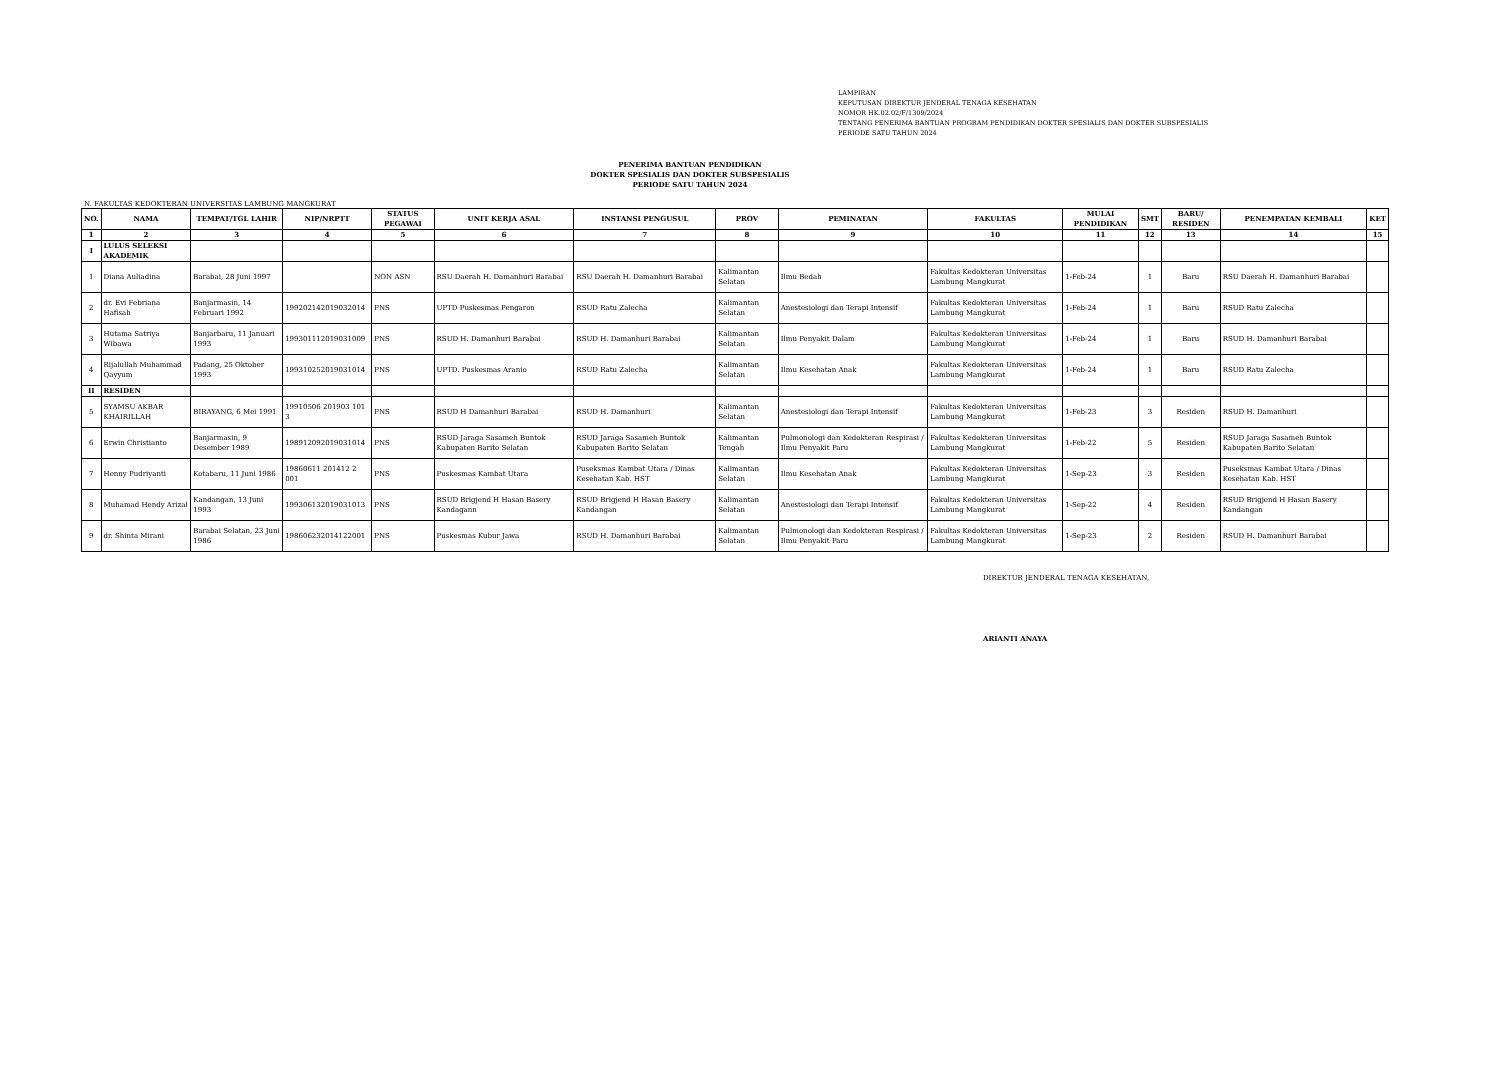LAMPIRAN
KEPUTUSAN DIREKTUR JENDERAL TENAGA KESEHATAN
NOMOR HK.02.02/F/1309/2024
TENTANG PENERIMA BANTUAN PROGRAM PENDIDIKAN DOKTER SPESIALIS DAN DOKTER SUBSPESIALIS
PERIODE SATU TAHUN 2024
PENERIMA BANTUAN PENDIDIKAN
DOKTER SPESIALIS DAN DOKTER SUBSPESIALIS
PERIODE SATU TAHUN 2024
N. FAKULTAS KEDOKTERAN UNIVERSITAS LAMBUNG MANGKURAT
| NO. | NAMA | TEMPAT/TGL LAHIR | NIP/NRPTT | STATUS PEGAWAI | UNIT KERJA ASAL | INSTANSI PENGUSUL | PROV | PEMINATAN | FAKULTAS | MULAI PENDIDIKAN | SMT | BARU/ RESIDEN | PENEMPATAN KEMBALI | KET |
| --- | --- | --- | --- | --- | --- | --- | --- | --- | --- | --- | --- | --- | --- | --- |
| 1 | 2 | 3 | 4 | 5 | 6 | 7 | 8 | 9 | 10 | 11 | 12 | 13 | 14 | 15 |
| I | LULUS SELEKSI AKADEMIK | | | | | | | | | | | | | |
| 1 | Diana Auliadina | Barabai, 28 Juni 1997 | | NON ASN | RSU Daerah H. Damanhuri Barabai | RSU Daerah H. Damanhuri Barabai | Kalimantan Selatan | Ilmu Bedah | Fakultas Kedokteran Universitas Lambung Mangkurat | 1-Feb-24 | 1 | Baru | RSU Daerah H. Damanhuri Barabai | |
| 2 | dr. Evi Febriana Hafisah | Banjarmasin, 14 Februari 1992 | 199202142019032014 | PNS | UPTD Puskesmas Pengaron | RSUD Ratu Zalecha | Kalimantan Selatan | Anestesiologi dan Terapi Intensif | Fakultas Kedokteran Universitas Lambung Mangkurat | 1-Feb-24 | 1 | Baru | RSUD Ratu Zalecha | |
| 3 | Hutama Satriya Wibawa | Banjarbaru, 11 Januari 1993 | 199301112019031009 | PNS | RSUD H. Damanhuri Barabai | RSUD H. Damanhuri Barabai | Kalimantan Selatan | Ilmu Penyakit Dalam | Fakultas Kedokteran Universitas Lambung Mangkurat | 1-Feb-24 | 1 | Baru | RSUD H. Damanhuri Barabai | |
| 4 | Rijalullah Muhammad Qayyum | Padang, 25 Oktober 1993 | 199310252019031014 | PNS | UPTD. Puskesmas Aranio | RSUD Ratu Zalecha | Kalimantan Selatan | Ilmu Kesehatan Anak | Fakultas Kedokteran Universitas Lambung Mangkurat | 1-Feb-24 | 1 | Baru | RSUD Ratu Zalecha | |
| II | RESIDEN | | | | | | | | | | | | | |
| 5 | SYAMSU AKBAR KHAIRILLAH | BIRAYANG, 6 Mei 1991 | 19910506 201903 101 3 | PNS | RSUD H Damanhuri Barabai | RSUD H. Damanhuri | Kalimantan Selatan | Anestesiologi dan Terapi Intensif | Fakultas Kedokteran Universitas Lambung Mangkurat | 1-Feb-23 | 3 | Residen | RSUD H. Damanhuri | |
| 6 | Erwin Christianto | Banjarmasin, 9 Desember 1989 | 198912092019031014 | PNS | RSUD Jaraga Sasameh Buntok Kabupaten Barito Selatan | RSUD Jaraga Sasameh Buntok Kabupaten Barito Selatan | Kalimantan Tengah | Pulmonologi dan Kedokteran Respirasi / Ilmu Penyakit Paru | Fakultas Kedokteran Universitas Lambung Mangkurat | 1-Feb-22 | 5 | Residen | RSUD Jaraga Sasameh Buntok Kabupaten Barito Selatan | |
| 7 | Henny Pudriyanti | Kotabaru, 11 Juni 1986 | 19860611 201412 2 001 | PNS | Puskesmas Kambat Utara | Puseksmas Kambat Utara / Dinas Kesehatan Kab. HST | Kalimantan Selatan | Ilmu Kesehatan Anak | Fakultas Kedokteran Universitas Lambung Mangkurat | 1-Sep-23 | 3 | Residen | Puseksmas Kambat Utara / Dinas Kesehatan Kab. HST | |
| 8 | Muhamad Hendy Arizal | Kandangan, 13 Juni 1993 | 199306132019031013 | PNS | RSUD Brigjend H Hasan Basery Kandagann | RSUD Brigjend H Hasan Basery Kandangan | Kalimantan Selatan | Anestesiologi dan Terapi Intensif | Fakultas Kedokteran Universitas Lambung Mangkurat | 1-Sep-22 | 4 | Residen | RSUD Brigjend H Hasan Basery Kandangan | |
| 9 | dr. Shinta Mirani | Barabai Selatan, 23 Juni 1986 | 198606232014122001 | PNS | Puskesmas Kubur Jawa | RSUD H. Damanhuri Barabai | Kalimantan Selatan | Pulmonologi dan Kedokteran Respirasi / Ilmu Penyakit Paru | Fakultas Kedokteran Universitas Lambung Mangkurat | 1-Sep-23 | 2 | Residen | RSUD H. Damanhuri Barabai | |
DIREKTUR JENDERAL TENAGA KESEHATAN,
ARIANTI ANAYA